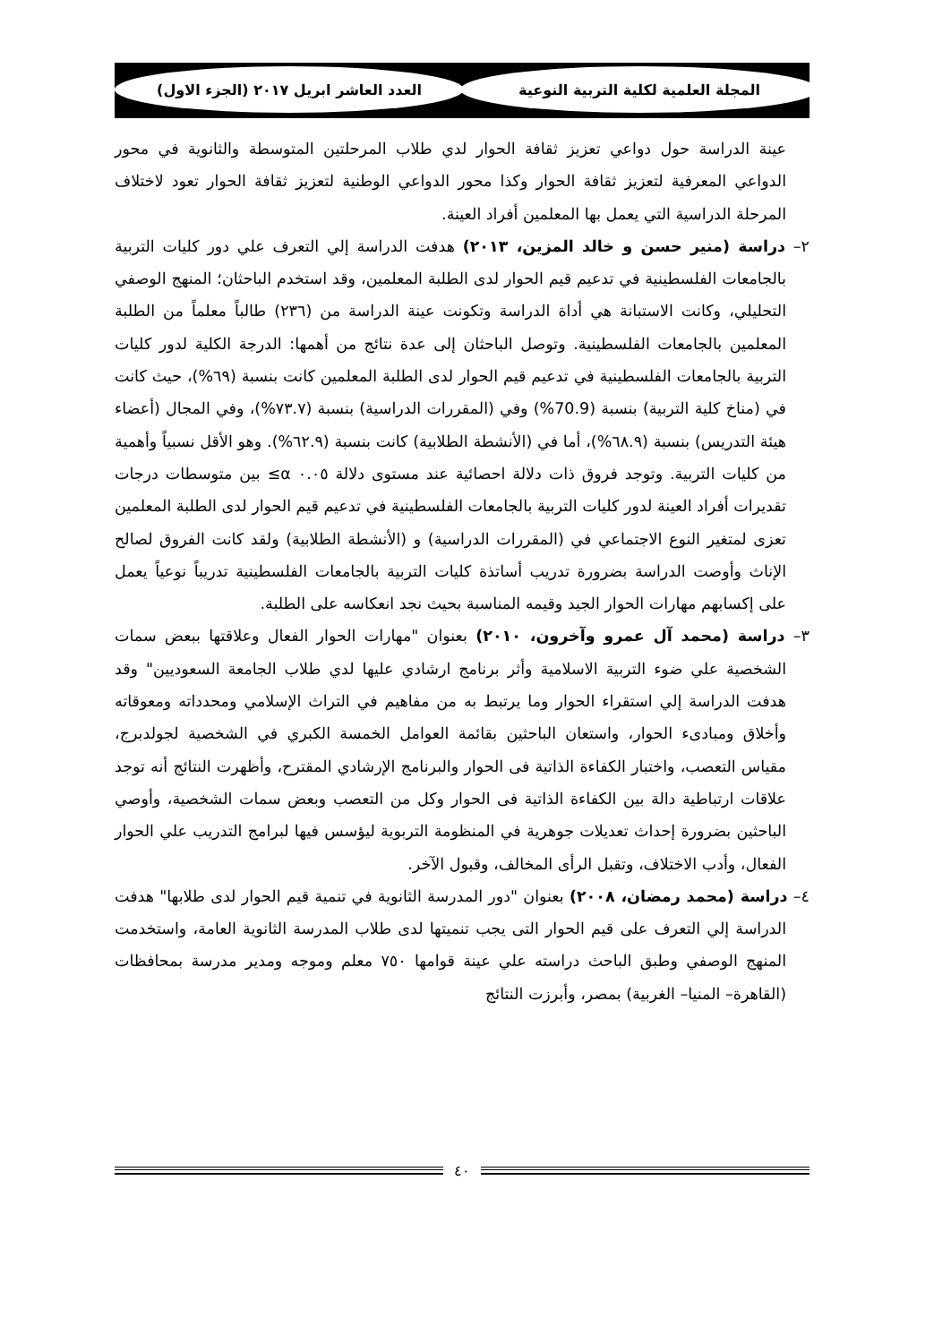المجلة العلمية لكلية التربية النوعية العدد العاشر ابريل ٢٠١٧ (الجزء الاول)
عينة الدراسة حول دواعي تعزيز ثقافة الحوار لدي طلاب المرحلتين المتوسطة والثانوية في محور الدواعي المعرفية لتعزيز ثقافة الحوار وكذا محور الدواعي الوطنية لتعزيز ثقافة الحوار تعود لاختلاف المرحلة الدراسية التي يعمل بها المعلمين أفراد العينة.
٢– دراسة (منير حسن و خالد المزين، ٢٠١٣) هدفت الدراسة إلي التعرف علي دور كليات التربية بالجامعات الفلسطينية في تدعيم قيم الحوار لدى الطلبة المعلمين، وقد استخدم الباحثان؛ المنهج الوصفي التحليلي، وكانت الاستبانة هي أداة الدراسة وتكونت عينة الدراسة من (٢٣٦) طالباً معلماً من الطلبة المعلمين بالجامعات الفلسطينية. وتوصل الباحثان إلى عدة نتائج من أهمها: الدرجة الكلية لدور كليات التربية بالجامعات الفلسطينية في تدعيم قيم الحوار لدى الطلبة المعلمين كانت بنسبة (٦٩%)، حيث كانت في (مناخ كلية التربية) بنسبة (70.9%) وفي (المقررات الدراسية) بنسبة (٧٣.٧%)، وفي المجال (أعضاء هيئة التدريس) بنسبة (٦٨.٩%)، أما في (الأنشطة الطلابية) كانت بنسبة (٦٢.٩%). وهو الأقل نسبياً وأهمية من كليات التربية. وتوجد فروق ذات دلالة احصائية عند مستوى دلالة ٠.٠٥ α≥ بين متوسطات درجات تقديرات أفراد العينة لدور كليات التربية بالجامعات الفلسطينية في تدعيم قيم الحوار لدى الطلبة المعلمين تعزى لمتغير النوع الاجتماعي في (المقررات الدراسية) و (الأنشطة الطلابية) ولقد كانت الفروق لصالح الإناث وأوصت الدراسة بضرورة تدريب أساتذة كليات التربية بالجامعات الفلسطينية تدريباً نوعياً يعمل على إكسابهم مهارات الحوار الجيد وقيمه المناسبة بحيث نجد انعكاسه على الطلبة.
٣– دراسة (محمد آل عمرو وآخرون، ٢٠١٠) بعنوان "مهارات الحوار الفعال وعلاقتها ببعض سمات الشخصية علي ضوء التربية الاسلامية وأثر برنامج ارشادي عليها لدي طلاب الجامعة السعوديين" وقد هدفت الدراسة إلي استقراء الحوار وما يرتبط به من مفاهيم في التراث الإسلامي ومحدداته ومعوقاته وأخلاق ومبادىء الحوار، واستعان الباحثين بقائمة العوامل الخمسة الكبري في الشخصية لجولدبرج، مقياس التعصب، واختبار الكفاءة الذاتية فى الحوار والبرنامج الإرشادي المقترح، وأظهرت النتائج أنه توجد علاقات ارتباطية دالة بين الكفاءة الذاتية فى الحوار وكل من التعصب وبعض سمات الشخصية، وأوصي الباحثين بضرورة إحداث تعديلات جوهرية في المنظومة التربوية ليؤسس فيها لبرامج التدريب علي الحوار الفعال، وأدب الاختلاف، وتقبل الرأى المخالف، وقبول الآخر.
٤– دراسة (محمد رمضان، ٢٠٠٨) بعنوان "دور المدرسة الثانوية في تنمية قيم الحوار لدى طلابها" هدفت الدراسة إلي التعرف على قيم الحوار التى يجب تنميتها لدى طلاب المدرسة الثانوية العامة، واستخدمت المنهج الوصفي وطبق الباحث دراسته علي عينة قوامها ٧٥٠ معلم وموجه ومدير مدرسة بمحافظات (القاهرة– المنيا– الغربية) بمصر، وأبرزت النتائج
٤٠